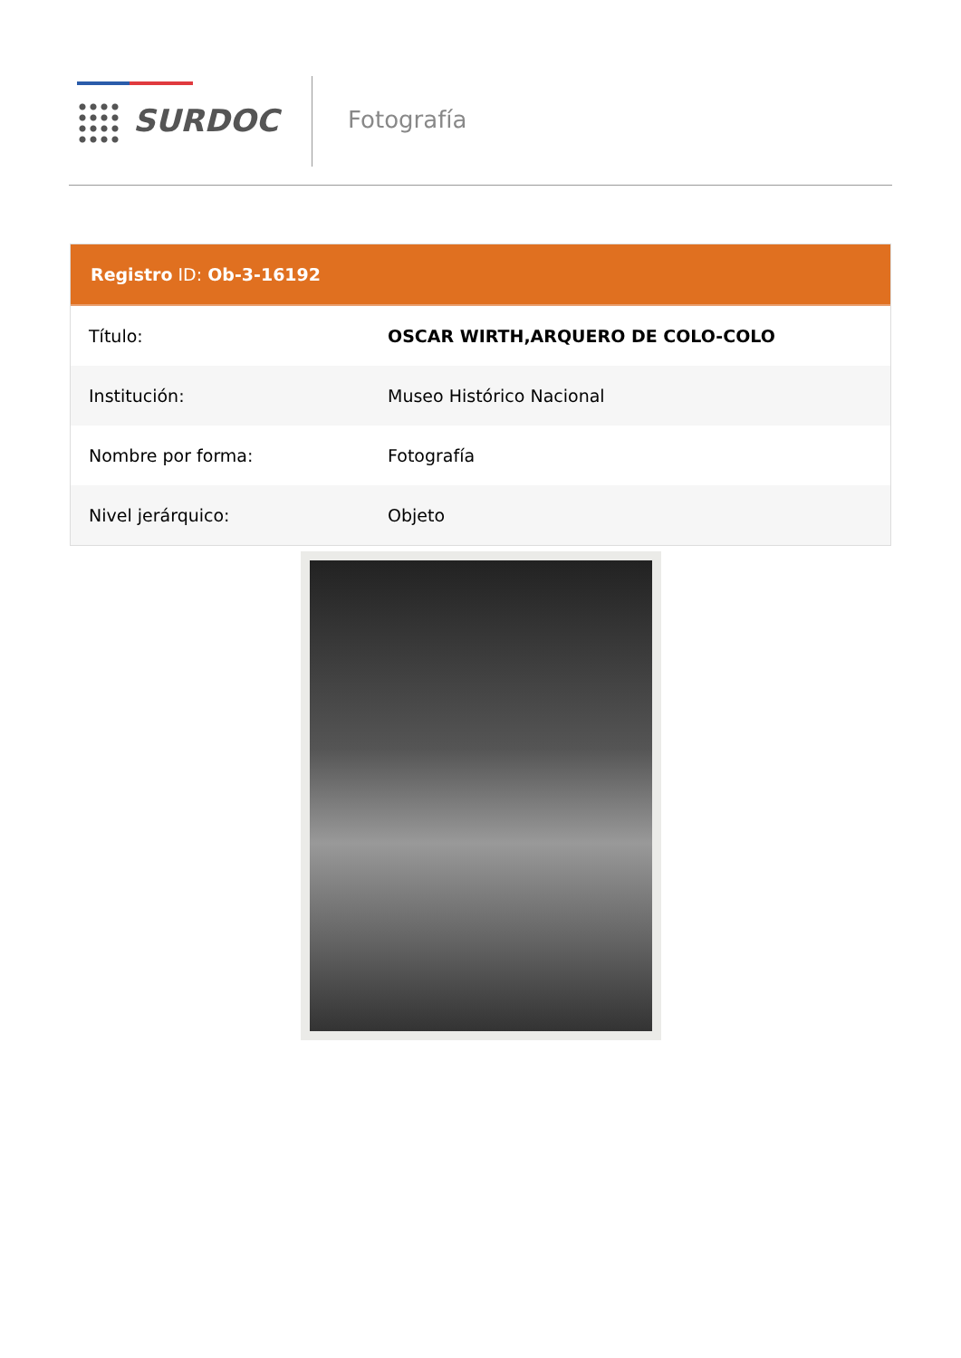SURDOC Fotografía
Registro ID: Ob-3-16192
| Título: | OSCAR WIRTH,ARQUERO DE COLO-COLO |
| Institución: | Museo Histórico Nacional |
| Nombre por forma: | Fotografía |
| Nivel jerárquico: | Objeto |